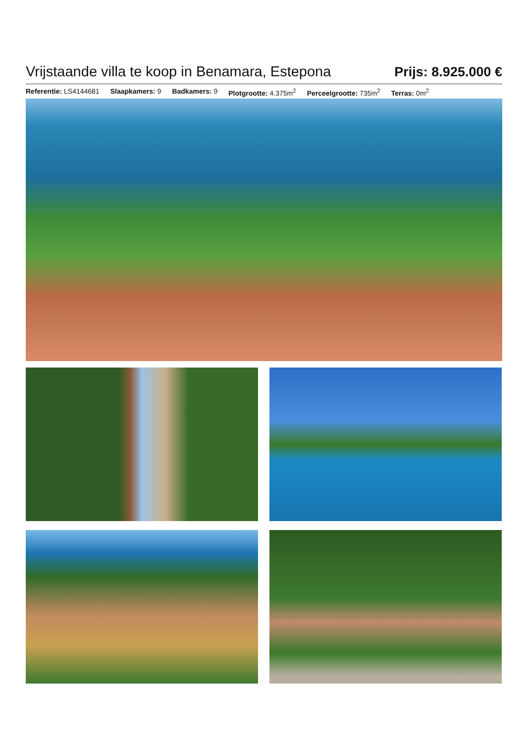Vrijstaande villa te koop in Benamara, Estepona
Prijs: 8.925.000 €
Referentie: LS4144681 Slaapkamers: 9 Badkamers: 9 Plotgrootte: 4.375m<sup>2</sup> Perceelgrootte: 735m<sup>2</sup> Terras: 0m<sup>2</sup>